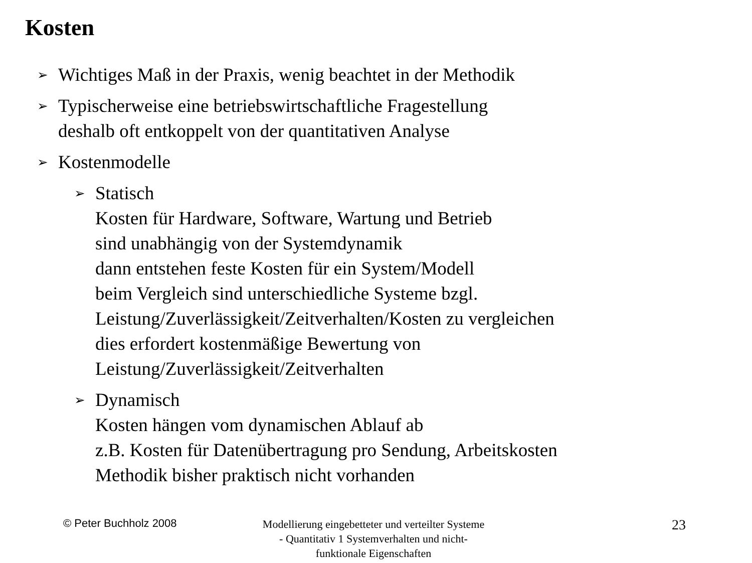Kosten
➢ Wichtiges Maß in der Praxis, wenig beachtet in der Methodik
➢ Typischerweise eine betriebswirtschaftliche Fragestellung
deshalb oft entkoppelt von der quantitativen Analyse
➢ Kostenmodelle
➢ Statisch
Kosten für Hardware, Software, Wartung und Betrieb
sind unabhängig von der Systemdynamik
dann entstehen feste Kosten für ein System/Modell
beim Vergleich sind unterschiedliche Systeme bzgl.
Leistung/Zuverlässigkeit/Zeitverhalten/Kosten zu vergleichen
dies erfordert kostenmäßige Bewertung von
Leistung/Zuverlässigkeit/Zeitverhalten
➢ Dynamisch
Kosten hängen vom dynamischen Ablauf ab
z.B. Kosten für Datenübertragung pro Sendung, Arbeitskosten
Methodik bisher praktisch nicht vorhanden
© Peter Buchholz 2008
Modellierung eingebetteter und verteilter Systeme - Quantitativ 1 Systemverhalten und nicht-funktionale Eigenschaften
23